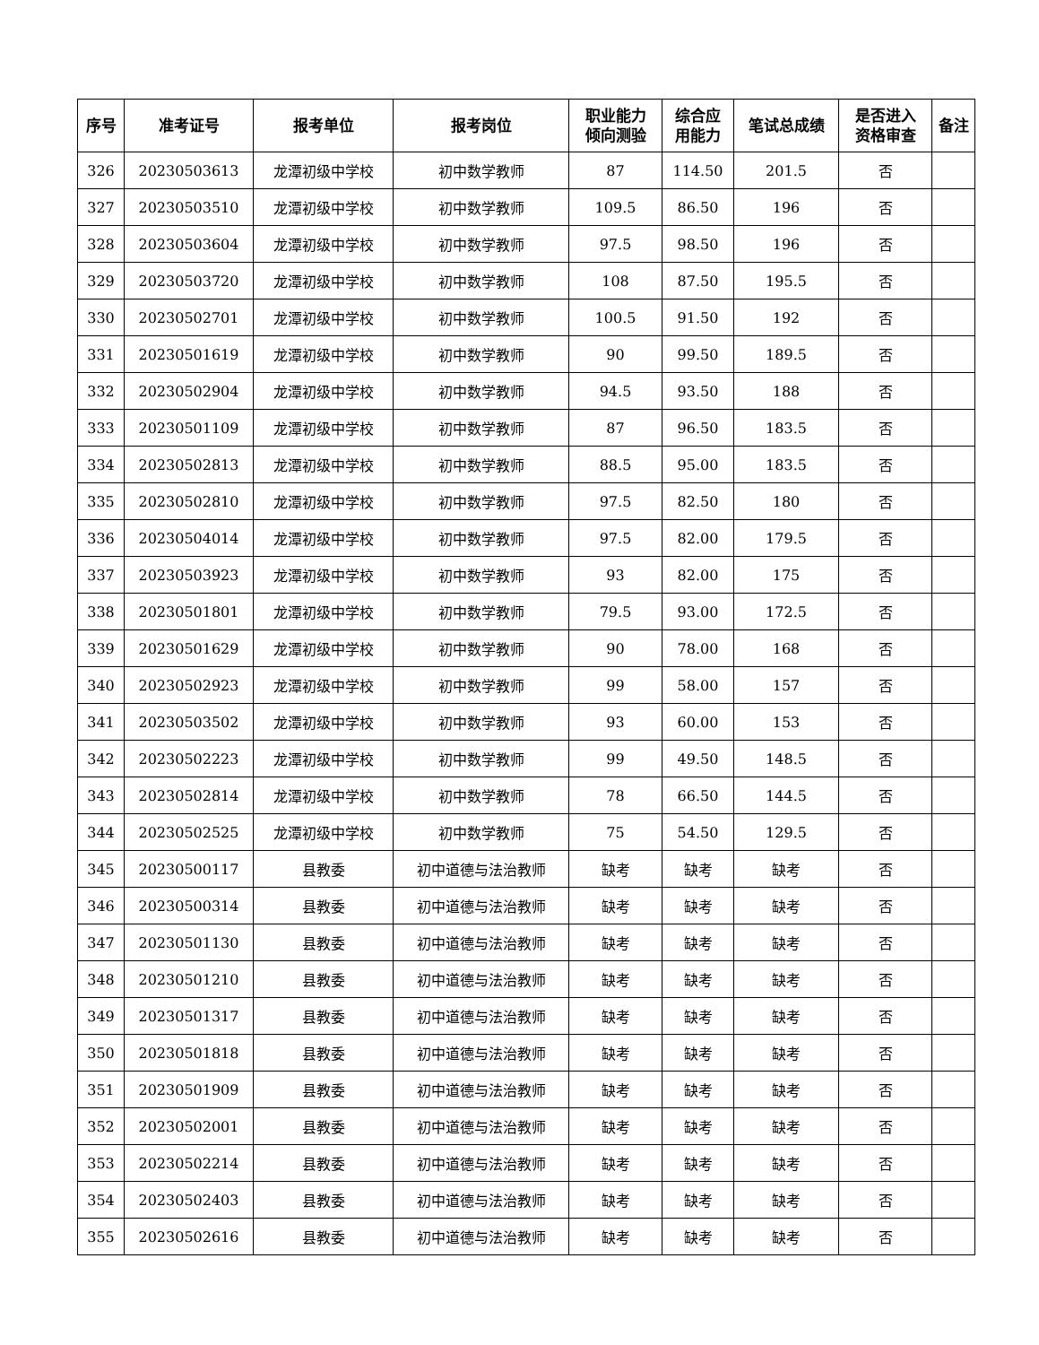| 序号 | 准考证号 | 报考单位 | 报考岗位 | 职业能力 倾向测验 | 综合应 用能力 | 笔试总成绩 | 是否进入 资格审查 | 备注 |
| --- | --- | --- | --- | --- | --- | --- | --- | --- |
| 326 | 20230503613 | 龙潭初级中学校 | 初中数学教师 | 87 | 114.50 | 201.5 | 否 | |
| 327 | 20230503510 | 龙潭初级中学校 | 初中数学教师 | 109.5 | 86.50 | 196 | 否 | |
| 328 | 20230503604 | 龙潭初级中学校 | 初中数学教师 | 97.5 | 98.50 | 196 | 否 | |
| 329 | 20230503720 | 龙潭初级中学校 | 初中数学教师 | 108 | 87.50 | 195.5 | 否 | |
| 330 | 20230502701 | 龙潭初级中学校 | 初中数学教师 | 100.5 | 91.50 | 192 | 否 | |
| 331 | 20230501619 | 龙潭初级中学校 | 初中数学教师 | 90 | 99.50 | 189.5 | 否 | |
| 332 | 20230502904 | 龙潭初级中学校 | 初中数学教师 | 94.5 | 93.50 | 188 | 否 | |
| 333 | 20230501109 | 龙潭初级中学校 | 初中数学教师 | 87 | 96.50 | 183.5 | 否 | |
| 334 | 20230502813 | 龙潭初级中学校 | 初中数学教师 | 88.5 | 95.00 | 183.5 | 否 | |
| 335 | 20230502810 | 龙潭初级中学校 | 初中数学教师 | 97.5 | 82.50 | 180 | 否 | |
| 336 | 20230504014 | 龙潭初级中学校 | 初中数学教师 | 97.5 | 82.00 | 179.5 | 否 | |
| 337 | 20230503923 | 龙潭初级中学校 | 初中数学教师 | 93 | 82.00 | 175 | 否 | |
| 338 | 20230501801 | 龙潭初级中学校 | 初中数学教师 | 79.5 | 93.00 | 172.5 | 否 | |
| 339 | 20230501629 | 龙潭初级中学校 | 初中数学教师 | 90 | 78.00 | 168 | 否 | |
| 340 | 20230502923 | 龙潭初级中学校 | 初中数学教师 | 99 | 58.00 | 157 | 否 | |
| 341 | 20230503502 | 龙潭初级中学校 | 初中数学教师 | 93 | 60.00 | 153 | 否 | |
| 342 | 20230502223 | 龙潭初级中学校 | 初中数学教师 | 99 | 49.50 | 148.5 | 否 | |
| 343 | 20230502814 | 龙潭初级中学校 | 初中数学教师 | 78 | 66.50 | 144.5 | 否 | |
| 344 | 20230502525 | 龙潭初级中学校 | 初中数学教师 | 75 | 54.50 | 129.5 | 否 | |
| 345 | 20230500117 | 县教委 | 初中道德与法治教师 | 缺考 | 缺考 | 缺考 | 否 | |
| 346 | 20230500314 | 县教委 | 初中道德与法治教师 | 缺考 | 缺考 | 缺考 | 否 | |
| 347 | 20230501130 | 县教委 | 初中道德与法治教师 | 缺考 | 缺考 | 缺考 | 否 | |
| 348 | 20230501210 | 县教委 | 初中道德与法治教师 | 缺考 | 缺考 | 缺考 | 否 | |
| 349 | 20230501317 | 县教委 | 初中道德与法治教师 | 缺考 | 缺考 | 缺考 | 否 | |
| 350 | 20230501818 | 县教委 | 初中道德与法治教师 | 缺考 | 缺考 | 缺考 | 否 | |
| 351 | 20230501909 | 县教委 | 初中道德与法治教师 | 缺考 | 缺考 | 缺考 | 否 | |
| 352 | 20230502001 | 县教委 | 初中道德与法治教师 | 缺考 | 缺考 | 缺考 | 否 | |
| 353 | 20230502214 | 县教委 | 初中道德与法治教师 | 缺考 | 缺考 | 缺考 | 否 | |
| 354 | 20230502403 | 县教委 | 初中道德与法治教师 | 缺考 | 缺考 | 缺考 | 否 | |
| 355 | 20230502616 | 县教委 | 初中道德与法治教师 | 缺考 | 缺考 | 缺考 | 否 | |